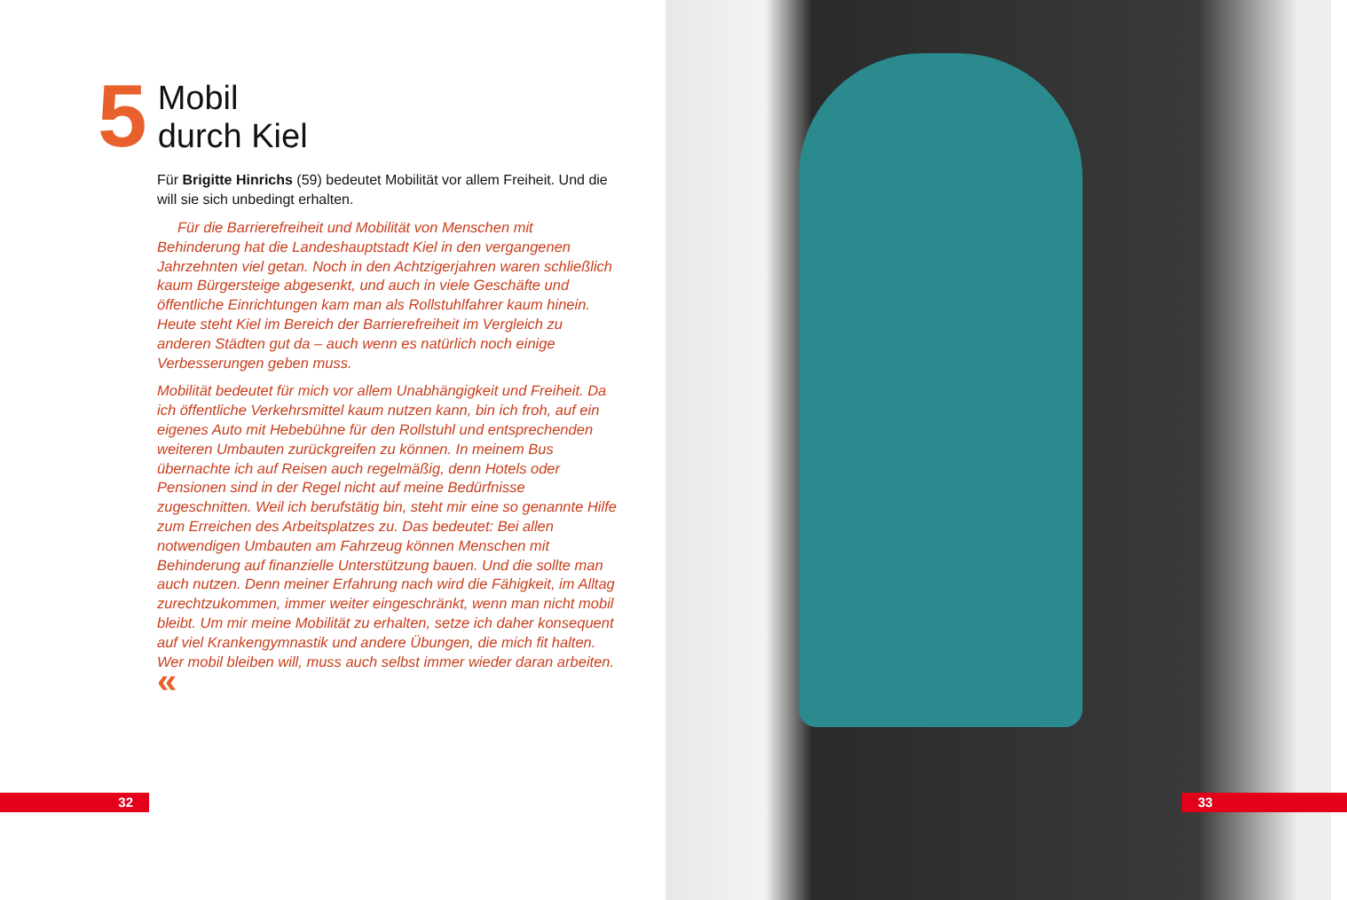5
Mobil
durch Kiel
Für Brigitte Hinrichs (59) bedeutet Mobilität vor allem Freiheit. Und die will sie sich unbedingt erhalten.
Für die Barrierefreiheit und Mobilität von Menschen mit Behinderung hat die Landeshauptstadt Kiel in den vergangenen Jahrzehnten viel getan. Noch in den Achtzigerjahren waren schließlich kaum Bürgersteige abgesenkt, und auch in viele Geschäfte und öffentliche Einrichtungen kam man als Rollstuhlfahrer kaum hinein. Heute steht Kiel im Bereich der Barrierefreiheit im Vergleich zu anderen Städten gut da – auch wenn es natürlich noch einige Verbesserungen geben muss.
Mobilität bedeutet für mich vor allem Unabhängigkeit und Freiheit. Da ich öffentliche Verkehrsmittel kaum nutzen kann, bin ich froh, auf ein eigenes Auto mit Hebebühne für den Rollstuhl und entsprechenden weiteren Umbauten zurückgreifen zu können. In meinem Bus übernachte ich auf Reisen auch regelmäßig, denn Hotels oder Pensionen sind in der Regel nicht auf meine Bedürfnisse zugeschnitten. Weil ich berufstätig bin, steht mir eine so genannte Hilfe zum Erreichen des Arbeitsplatzes zu. Das bedeutet: Bei allen notwendigen Umbauten am Fahrzeug können Menschen mit Behinderung auf finanzielle Unterstützung bauen. Und die sollte man auch nutzen. Denn meiner Erfahrung nach wird die Fähigkeit, im Alltag zurechtzukommen, immer weiter eingeschränkt, wenn man nicht mobil bleibt. Um mir meine Mobilität zu erhalten, setze ich daher konsequent auf viel Krankengymnastik und andere Übungen, die mich fit halten. Wer mobil bleiben will, muss auch selbst immer wieder daran arbeiten. «
32
33